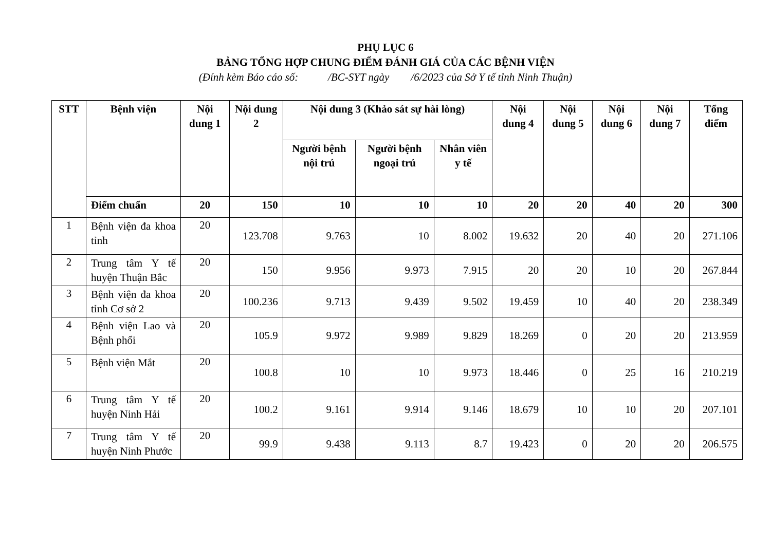PHỤ LỤC 6
BẢNG TỔNG HỢP CHUNG ĐIỂM ĐÁNH GIÁ CỦA CÁC BỆNH VIỆN
(Đính kèm Báo cáo số: /BC-SYT ngày /6/2023 của Sở Y tế tỉnh Ninh Thuận)
| STT | Bệnh viện | Nội dung 1 | Nội dung 2 | Nội dung 3 (Khảo sát sự hài lòng) | | | Nội dung 4 | Nội dung 5 | Nội dung 6 | Nội dung 7 | Tổng điểm |
| --- | --- | --- | --- | --- | --- | --- | --- | --- | --- | --- | --- |
| | | | | Người bệnh nội trú | Người bệnh ngoại trú | Nhân viên y tế | | | | | |
| | Điểm chuẩn | 20 | 150 | 10 | 10 | 10 | 20 | 20 | 40 | 20 | 300 |
| 1 | Bệnh viện đa khoa tỉnh | 20 | 123.708 | 9.763 | 10 | 8.002 | 19.632 | 20 | 40 | 20 | 271.106 |
| 2 | Trung tâm Y tế huyện Thuận Bắc | 20 | 150 | 9.956 | 9.973 | 7.915 | 20 | 20 | 10 | 20 | 267.844 |
| 3 | Bệnh viện đa khoa tỉnh Cơ sở 2 | 20 | 100.236 | 9.713 | 9.439 | 9.502 | 19.459 | 10 | 40 | 20 | 238.349 |
| 4 | Bệnh viện Lao và Bệnh phổi | 20 | 105.9 | 9.972 | 9.989 | 9.829 | 18.269 | 0 | 20 | 20 | 213.959 |
| 5 | Bệnh viện Mắt | 20 | 100.8 | 10 | 10 | 9.973 | 18.446 | 0 | 25 | 16 | 210.219 |
| 6 | Trung tâm Y tế huyện Ninh Hải | 20 | 100.2 | 9.161 | 9.914 | 9.146 | 18.679 | 10 | 10 | 20 | 207.101 |
| 7 | Trung tâm Y tế huyện Ninh Phước | 20 | 99.9 | 9.438 | 9.113 | 8.7 | 19.423 | 0 | 20 | 20 | 206.575 |